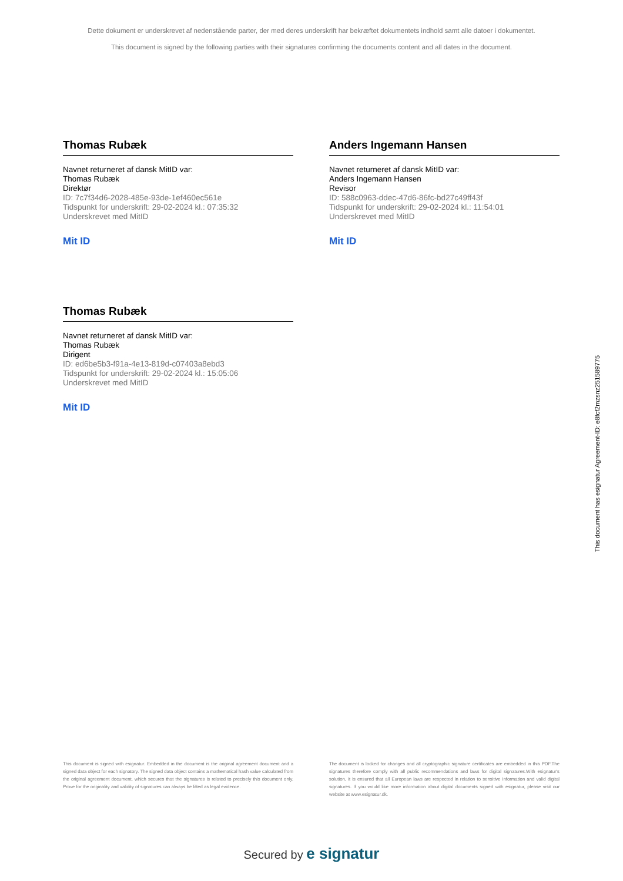Dette dokument er underskrevet af nedenstående parter, der med deres underskrift har bekræftet dokumentets indhold samt alle datoer i dokumentet.
This document is signed by the following parties with their signatures confirming the documents content and all dates in the document.
Thomas Rubæk
Navnet returneret af dansk MitID var:
Thomas Rubæk
Direktør
ID: 7c7f34d6-2028-485e-93de-1ef460ec561e
Tidspunkt for underskrift: 29-02-2024 kl.: 07:35:32
Underskrevet med MitID
Mit ID
Anders Ingemann Hansen
Navnet returneret af dansk MitID var:
Anders Ingemann Hansen
Revisor
ID: 588c0963-ddec-47d6-86fc-bd27c49ff43f
Tidspunkt for underskrift: 29-02-2024 kl.: 11:54:01
Underskrevet med MitID
Mit ID
Thomas Rubæk
Navnet returneret af dansk MitID var:
Thomas Rubæk
Dirigent
ID: ed6be5b3-f91a-4e13-819d-c07403a8ebd3
Tidspunkt for underskrift: 29-02-2024 kl.: 15:05:06
Underskrevet med MitID
Mit ID
This document has esignatur Agreement-ID: e8fcf2mzsnz251589775
This document is signed with esignatur. Embedded in the document is the original agreement document and a signed data object for each signatory. The signed data object contains a mathematical hash value calculated from the original agreement document, which secures that the signatures is related to precisely this document only. Prove for the originality and validity of signatures can always be lifted as legal evidence.
The document is locked for changes and all cryptographic signature certificates are embedded in this PDF.The signatures therefore comply with all public recommendations and laws for digital signatures.With esignatur's solution, it is ensured that all European laws are respected in relation to sensitive information and valid digital signatures. If you would like more information about digital documents signed with esignatur, please visit our website at www.esignatur.dk.
Secured by e signatur